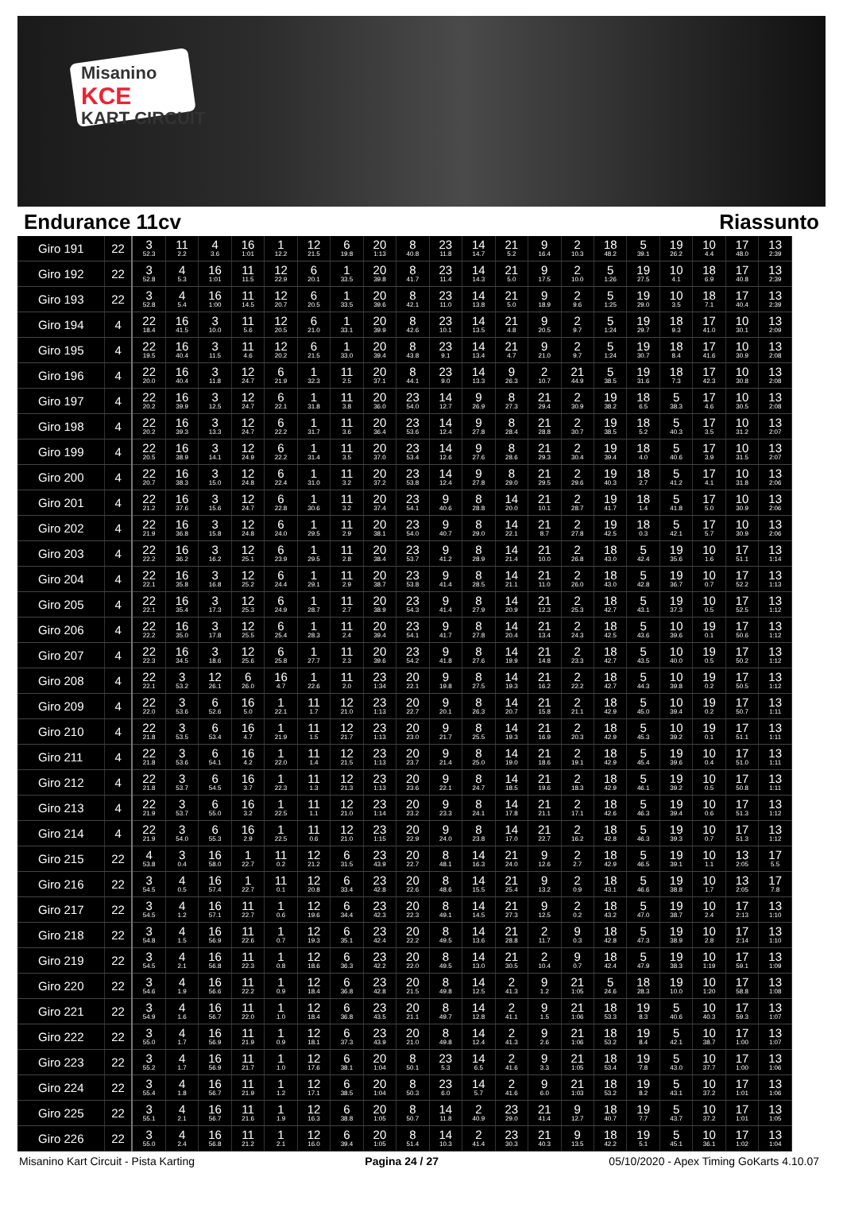Misanino
KCE
KART CIRCUIT
Endurance 11cv Riassunto
| Giro 191 | 22 | 3 52.3 | 11 2.2 | 4 3.6 | 16 1:01 | 1 12.2 | 12 21.5 | 6 19.8 | 20 1:13 | 8 40.8 | 23 11.8 | 14 14.7 | 21 5.2 | 9 16.4 | 2 10.3 | 18 48.2 | 5 39.1 | 19 26.2 | 10 4.4 | 17 48.0 | 13 2:39 |
| Giro 192 | 22 | 3 52.8 | 4 5.3 | 16 1:01 | 11 11.5 | 12 22.9 | 6 20.1 | 1 33.5 | 20 39.8 | 8 41.7 | 23 11.4 | 14 14.3 | 21 5.0 | 9 17.5 | 2 10.0 | 5 1:26 | 19 27.5 | 10 4.1 | 18 6.9 | 17 40.8 | 13 2:39 |
| Giro 193 | 22 | 3 52.8 | 4 5.4 | 16 1:00 | 11 14.5 | 12 20.7 | 6 20.5 | 1 33.5 | 20 39.6 | 8 42.1 | 23 11.0 | 14 13.8 | 21 5.0 | 9 18.9 | 2 9.6 | 5 1:25 | 19 29.0 | 10 3.5 | 18 7.1 | 17 40.4 | 13 2:39 |
| Giro 194 | 4 | 22 18.4 | 16 41.5 | 3 10.0 | 11 5.6 | 12 20.5 | 6 21.0 | 1 33.1 | 20 39.9 | 8 42.6 | 23 10.1 | 14 13.5 | 21 4.8 | 9 20.5 | 2 9.7 | 5 1:24 | 19 29.7 | 18 9.3 | 17 41.0 | 10 30.1 | 13 2:09 |
| Giro 195 | 4 | 22 19.5 | 16 40.4 | 3 11.5 | 11 4.6 | 12 20.2 | 6 21.5 | 1 33.0 | 20 39.4 | 8 43.8 | 23 9.1 | 14 13.4 | 21 4.7 | 9 21.0 | 2 9.7 | 5 1:24 | 19 30.7 | 18 8.4 | 17 41.6 | 10 30.9 | 13 2:08 |
| Giro 196 | 4 | 22 20.0 | 16 40.4 | 3 11.8 | 12 24.7 | 6 21.9 | 1 32.3 | 11 2.5 | 20 37.1 | 8 44.1 | 23 9.0 | 14 13.3 | 9 26.3 | 2 10.7 | 21 44.9 | 5 38.5 | 19 31.6 | 18 7.3 | 17 42.3 | 10 30.8 | 13 2:08 |
| Giro 197 | 4 | 22 20.2 | 16 39.9 | 3 12.5 | 12 24.7 | 6 22.1 | 1 31.8 | 11 3.8 | 20 36.0 | 23 54.0 | 14 12.7 | 9 26.9 | 8 27.3 | 21 29.4 | 2 30.9 | 19 38.2 | 18 6.5 | 5 38.3 | 17 4.6 | 10 30.5 | 13 2:08 |
| Giro 198 | 4 | 22 20.2 | 16 39.3 | 3 13.3 | 12 24.7 | 6 22.2 | 1 31.7 | 11 3.6 | 20 36.4 | 23 53.6 | 14 12.4 | 9 27.8 | 8 28.4 | 21 28.8 | 2 30.7 | 19 38.5 | 18 5.2 | 5 40.3 | 17 3.5 | 10 31.2 | 13 2:07 |
| Giro 199 | 4 | 22 20.5 | 16 38.9 | 3 14.1 | 12 24.9 | 6 22.2 | 1 31.4 | 11 3.5 | 20 37.0 | 23 53.4 | 14 12.6 | 9 27.6 | 8 28.6 | 21 29.3 | 2 30.4 | 19 39.4 | 18 4.0 | 5 40.6 | 17 3.9 | 10 31.5 | 13 2:07 |
| Giro 200 | 4 | 22 20.7 | 16 38.3 | 3 15.0 | 12 24.8 | 6 22.4 | 1 31.0 | 11 3.2 | 20 37.2 | 23 53.8 | 14 12.4 | 9 27.8 | 8 29.0 | 21 29.5 | 2 29.6 | 19 40.3 | 18 2.7 | 5 41.2 | 17 4.1 | 10 31.8 | 13 2:06 |
| Giro 201 | 4 | 22 21.2 | 16 37.6 | 3 15.6 | 12 24.7 | 6 22.8 | 1 30.6 | 11 3.2 | 20 37.4 | 23 54.1 | 9 40.6 | 8 28.8 | 14 20.0 | 21 10.1 | 2 28.7 | 19 41.7 | 18 1.4 | 5 41.8 | 17 5.0 | 10 30.9 | 13 2:06 |
| Giro 202 | 4 | 22 21.9 | 16 36.8 | 3 15.8 | 12 24.8 | 6 24.0 | 1 29.5 | 11 2.9 | 20 38.1 | 23 54.0 | 9 40.7 | 8 29.0 | 14 22.1 | 21 8.7 | 2 27.8 | 19 42.5 | 18 0.3 | 5 42.1 | 17 5.7 | 10 30.9 | 13 2:06 |
| Giro 203 | 4 | 22 22.2 | 16 36.2 | 3 16.2 | 12 25.1 | 6 23.9 | 1 29.5 | 11 2.8 | 20 38.4 | 23 53.7 | 9 41.2 | 8 28.9 | 14 21.4 | 21 10.0 | 2 26.8 | 18 43.0 | 5 42.4 | 19 35.6 | 10 1.6 | 17 51.1 | 13 1:14 |
| Giro 204 | 4 | 22 22.1 | 16 35.8 | 3 16.8 | 12 25.2 | 6 24.4 | 1 29.1 | 11 2.9 | 20 38.7 | 23 53.8 | 9 41.4 | 8 28.5 | 14 21.1 | 21 11.0 | 2 26.0 | 18 43.0 | 5 42.8 | 19 36.7 | 10 0.7 | 17 52.2 | 13 1:13 |
| Giro 205 | 4 | 22 22.1 | 16 35.4 | 3 17.3 | 12 25.3 | 6 24.9 | 1 28.7 | 11 2.7 | 20 38.9 | 23 54.3 | 9 41.4 | 8 27.9 | 14 20.9 | 21 12.3 | 2 25.3 | 18 42.7 | 5 43.1 | 19 37.3 | 10 0.5 | 17 52.5 | 13 1:12 |
| Giro 206 | 4 | 22 22.2 | 16 35.0 | 3 17.8 | 12 25.5 | 6 25.4 | 1 28.3 | 11 2.4 | 20 39.4 | 23 54.1 | 9 41.7 | 8 27.8 | 14 20.4 | 21 13.4 | 2 24.3 | 18 42.5 | 5 43.6 | 10 39.6 | 19 0.1 | 17 50.6 | 13 1:12 |
| Giro 207 | 4 | 22 22.3 | 16 34.5 | 3 18.6 | 12 25.6 | 6 25.8 | 1 27.7 | 11 2.3 | 20 39.6 | 23 54.2 | 9 41.8 | 8 27.6 | 14 19.9 | 21 14.8 | 2 23.3 | 18 42.7 | 5 43.5 | 10 40.0 | 19 0.5 | 17 50.2 | 13 1:12 |
| Giro 208 | 4 | 22 22.1 | 3 53.2 | 12 26.1 | 6 26.0 | 16 4.7 | 1 22.6 | 11 2.0 | 23 1:34 | 20 22.1 | 9 19.8 | 8 27.5 | 14 19.3 | 21 16.2 | 2 22.2 | 18 42.7 | 5 44.3 | 10 39.8 | 19 0.2 | 17 50.5 | 13 1:12 |
| Giro 209 | 4 | 22 22.0 | 3 53.6 | 6 52.6 | 16 5.0 | 1 22.1 | 11 1.7 | 12 21.0 | 23 1:13 | 20 22.7 | 9 20.1 | 8 26.3 | 14 20.7 | 21 15.8 | 2 21.1 | 18 42.9 | 5 45.0 | 10 39.4 | 19 0.2 | 17 50.7 | 13 1:11 |
| Giro 210 | 4 | 22 21.8 | 3 53.5 | 6 53.4 | 16 4.7 | 1 21.9 | 11 1.5 | 12 21.7 | 23 1:13 | 20 23.0 | 9 21.7 | 8 25.5 | 14 19.3 | 21 16.9 | 2 20.3 | 18 42.9 | 5 45.3 | 10 39.2 | 19 0.1 | 17 51.1 | 13 1:11 |
| Giro 211 | 4 | 22 21.8 | 3 53.6 | 6 54.1 | 16 4.2 | 1 22.0 | 11 1.4 | 12 21.5 | 23 1:13 | 20 23.7 | 9 21.4 | 8 25.0 | 14 19.0 | 21 18.6 | 2 19.1 | 18 42.9 | 5 45.4 | 19 39.6 | 10 0.4 | 17 51.0 | 13 1:11 |
| Giro 212 | 4 | 22 21.8 | 3 53.7 | 6 54.5 | 16 3.7 | 1 22.3 | 11 1.3 | 12 21.3 | 23 1:13 | 20 23.6 | 9 22.1 | 8 24.7 | 14 18.5 | 21 19.6 | 2 18.3 | 18 42.9 | 5 46.1 | 19 39.2 | 10 0.5 | 17 50.8 | 13 1:11 |
| Giro 213 | 4 | 22 21.9 | 3 53.7 | 6 55.0 | 16 3.2 | 1 22.5 | 11 1.1 | 12 21.0 | 23 1:14 | 20 23.2 | 9 23.3 | 8 24.1 | 14 17.8 | 21 21.1 | 2 17.1 | 18 42.6 | 5 46.3 | 19 39.4 | 10 0.6 | 17 51.3 | 13 1:12 |
| Giro 214 | 4 | 22 21.9 | 3 54.0 | 6 55.3 | 16 2.9 | 1 22.5 | 11 0.6 | 12 21.0 | 23 1:15 | 20 22.9 | 9 24.0 | 8 23.8 | 14 17.0 | 21 22.7 | 2 16.2 | 18 42.8 | 5 46.3 | 19 39.3 | 10 0.7 | 17 51.3 | 13 1:12 |
| Giro 215 | 22 | 4 53.8 | 3 0.4 | 16 58.0 | 1 22.7 | 11 0.2 | 12 21.2 | 6 31.5 | 23 43.9 | 20 22.7 | 8 48.1 | 14 16.3 | 21 24.0 | 9 12.6 | 2 2.7 | 18 42.9 | 5 46.5 | 19 39.1 | 10 1.1 | 13 2:05 | 17 5.5 |
| Giro 216 | 22 | 3 54.5 | 4 0.5 | 16 57.4 | 1 22.7 | 11 0.1 | 12 20.8 | 6 33.4 | 23 42.8 | 20 22.6 | 8 48.6 | 14 15.5 | 21 25.4 | 9 13.2 | 2 0.9 | 18 43.1 | 5 46.6 | 19 38.8 | 10 1.7 | 13 2:05 | 17 7.8 |
| Giro 217 | 22 | 3 54.5 | 4 1.2 | 16 57.1 | 11 22.7 | 1 0.6 | 12 19.6 | 6 34.4 | 23 42.3 | 20 22.3 | 8 49.1 | 14 14.5 | 21 27.3 | 9 12.5 | 2 0.2 | 18 43.2 | 5 47.0 | 19 38.7 | 10 2.4 | 17 2:13 | 13 1:10 |
| Giro 218 | 22 | 3 54.8 | 4 1.5 | 16 56.9 | 11 22.6 | 1 0.7 | 12 19.3 | 6 35.1 | 23 42.4 | 20 22.2 | 8 49.5 | 14 13.6 | 21 28.8 | 2 11.7 | 9 0.3 | 18 42.8 | 5 47.3 | 19 38.9 | 10 2.8 | 17 2:14 | 13 1:10 |
| Giro 219 | 22 | 3 54.5 | 4 2.1 | 16 56.8 | 11 22.3 | 1 0.8 | 12 18.6 | 6 36.3 | 23 42.2 | 20 22.0 | 8 49.5 | 14 13.0 | 21 30.5 | 2 10.4 | 9 0.7 | 18 42.4 | 5 47.9 | 19 38.3 | 10 1:19 | 17 59.1 | 13 1:09 |
| Giro 220 | 22 | 3 54.6 | 4 1.9 | 16 56.6 | 11 22.2 | 1 0.9 | 12 18.4 | 6 36.8 | 23 42.8 | 20 21.5 | 8 49.8 | 14 12.5 | 2 41.3 | 9 1.2 | 21 1:05 | 5 24.6 | 18 28.3 | 19 10.0 | 10 1:20 | 17 58.8 | 13 1:08 |
| Giro 221 | 22 | 3 54.9 | 4 1.6 | 16 56.7 | 11 22.0 | 1 1.0 | 12 18.4 | 6 36.8 | 23 43.5 | 20 21.1 | 8 49.7 | 14 12.8 | 2 41.1 | 9 1.5 | 21 1:06 | 18 53.3 | 19 8.3 | 5 40.6 | 10 40.3 | 17 59.3 | 13 1:07 |
| Giro 222 | 22 | 3 55.0 | 4 1.7 | 16 56.9 | 11 21.9 | 1 0.9 | 12 18.1 | 6 37.3 | 23 43.9 | 20 21.0 | 8 49.8 | 14 12.4 | 2 41.3 | 9 2.6 | 21 1:06 | 18 53.2 | 19 8.4 | 5 42.1 | 10 38.7 | 17 1:00 | 13 1:07 |
| Giro 223 | 22 | 3 55.2 | 4 1.7 | 16 56.9 | 11 21.7 | 1 1.0 | 12 17.6 | 6 38.1 | 20 1:04 | 8 50.1 | 23 5.3 | 14 6.5 | 2 41.6 | 9 3.3 | 21 1:05 | 18 53.4 | 19 7.8 | 5 43.0 | 10 37.7 | 17 1:00 | 13 1:06 |
| Giro 224 | 22 | 3 55.4 | 4 1.8 | 16 56.7 | 11 21.9 | 1 1.2 | 12 17.1 | 6 38.5 | 20 1:04 | 8 50.3 | 23 6.0 | 14 5.7 | 2 41.6 | 9 6.0 | 21 1:03 | 18 53.2 | 19 8.2 | 5 43.1 | 10 37.2 | 17 1:01 | 13 1:06 |
| Giro 225 | 22 | 3 55.1 | 4 2.1 | 16 56.7 | 11 21.6 | 1 1.9 | 12 16.3 | 6 38.8 | 20 1:05 | 8 50.7 | 14 11.8 | 2 40.9 | 23 29.0 | 21 41.4 | 9 12.7 | 18 40.7 | 19 7.7 | 5 43.7 | 10 37.2 | 17 1:01 | 13 1:05 |
| Giro 226 | 22 | 3 55.0 | 4 2.4 | 16 56.8 | 11 21.2 | 1 2.1 | 12 16.0 | 6 39.4 | 20 1:05 | 8 51.4 | 14 10.3 | 2 41.4 | 23 30.3 | 21 40.3 | 9 13.5 | 18 42.2 | 19 5.1 | 5 45.1 | 10 36.1 | 17 1:02 | 13 1:04 |
Misanino Kart Circuit - Pista Karting Pagina 24 / 27 05/10/2020 - Apex Timing GoKarts 4.10.07